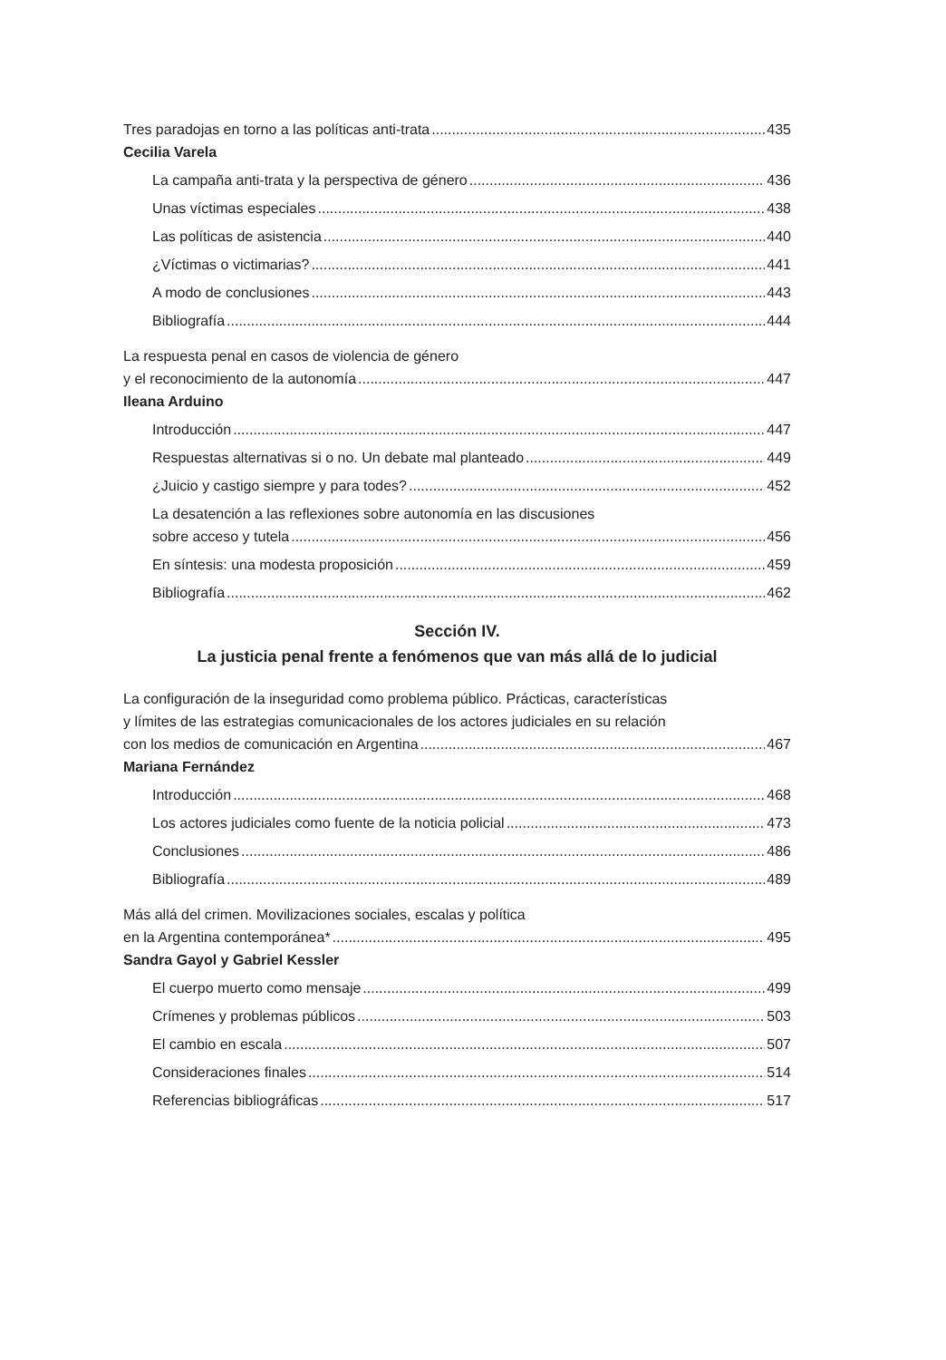Tres paradojas en torno a las políticas anti-trata 435
Cecilia Varela
La campaña anti-trata y la perspectiva de género 436
Unas víctimas especiales 438
Las políticas de asistencia 440
¿Víctimas o victimarias? 441
A modo de conclusiones 443
Bibliografía 444
La respuesta penal en casos de violencia de género
y el reconocimiento de la autonomía 447
Ileana Arduino
Introducción 447
Respuestas alternativas si o no. Un debate mal planteado 449
¿Juicio y castigo siempre y para todes? 452
La desatención a las reflexiones sobre autonomía en las discusiones
sobre acceso y tutela 456
En síntesis: una modesta proposición 459
Bibliografía 462
Sección IV.
La justicia penal frente a fenómenos que van más allá de lo judicial
La configuración de la inseguridad como problema público. Prácticas, características
y límites de las estrategias comunicacionales de los actores judiciales en su relación
con los medios de comunicación en Argentina 467
Mariana Fernández
Introducción 468
Los actores judiciales como fuente de la noticia policial 473
Conclusiones 486
Bibliografía 489
Más allá del crimen. Movilizaciones sociales, escalas y política
en la Argentina contemporánea* 495
Sandra Gayol y Gabriel Kessler
El cuerpo muerto como mensaje 499
Crímenes y problemas públicos 503
El cambio en escala 507
Consideraciones finales 514
Referencias bibliográficas 517